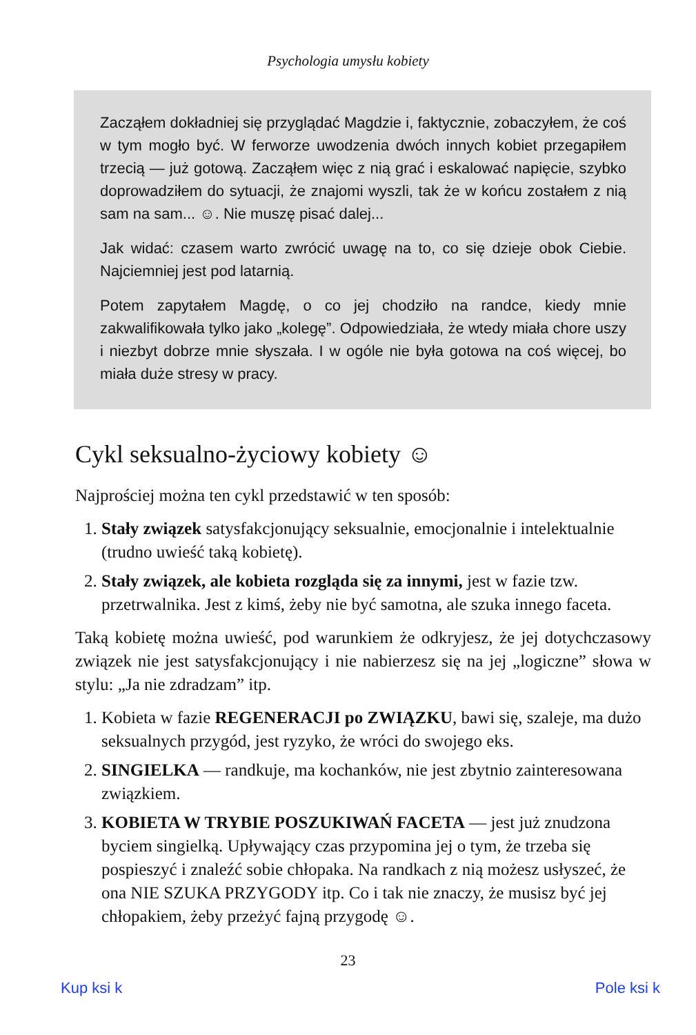Psychologia umysłu kobiety
Zacząłem dokładniej się przyglądać Magdzie i, faktycznie, zobaczyłem, że coś w tym mogło być. W ferworze uwodzenia dwóch innych kobiet przegapiłem trzecią — już gotową. Zacząłem więc z nią grać i eskalować napięcie, szybko doprowadziłem do sytuacji, że znajomi wyszli, tak że w końcu zostałem z nią sam na sam... ☺. Nie muszę pisać dalej...
Jak widać: czasem warto zwrócić uwagę na to, co się dzieje obok Ciebie. Najciemniej jest pod latarnią.
Potem zapytałem Magdę, o co jej chodziło na randce, kiedy mnie zakwalifikowała tylko jako „kolegę”. Odpowiedziała, że wtedy miała chore uszy i niezbyt dobrze mnie słyszała. I w ogóle nie była gotowa na coś więcej, bo miała duże stresy w pracy.
Cykl seksualno-życiowy kobiety ☺
Najprościej można ten cykl przedstawić w ten sposób:
1. Stały związek satysfakcjonujący seksualnie, emocjonalnie i intelektualnie (trudno uwieść taką kobietę).
2. Stały związek, ale kobieta rozgląda się za innymi, jest w fazie tzw. przetrwalnika. Jest z kimś, żeby nie być samotna, ale szuka innego faceta.
Taką kobietę można uwieść, pod warunkiem że odkryjesz, że jej dotychczasowy związek nie jest satysfakcjonujący i nie nabierzesz się na jej „logiczne” słowa w stylu: „Ja nie zdradzam” itp.
1. Kobieta w fazie REGENERACJI po ZWIĄZKU, bawi się, szaleje, ma dużo seksualnych przygód, jest ryzyko, że wróci do swojego eks.
2. SINGIELKA — randkuje, ma kochanków, nie jest zbytnio zainteresowana związkiem.
3. KOBIETA W TRYBIE POSZUKIWAŃ FACETA — jest już znudzona byciem singielką. Upływający czas przypomina jej o tym, że trzeba się pospieszyć i znaleźć sobie chłopaka. Na randkach z nią możesz usłyszeć, że ona NIE SZUKA PRZYGODY itp. Co i tak nie znaczy, że musisz być jej chłopakiem, żeby przeżyć fajną przygodę ☺.
23
Kup ksi k Pole ksi k